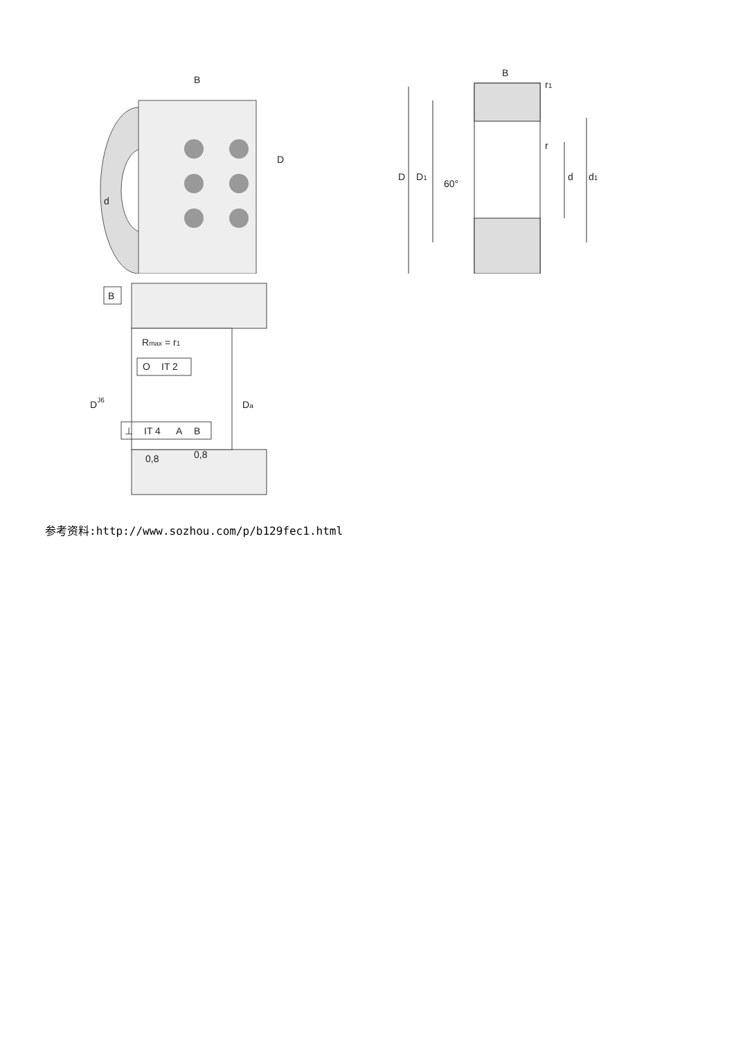B
D
d
B
r1
r
60°
D
D1
d
d1
B
Rmax = r1
O
IT 2
DJ6
Da
⊥
IT 4
A
B
0,8
0,8
参考资料:http://www.sozhou.com/p/b129fec1.html